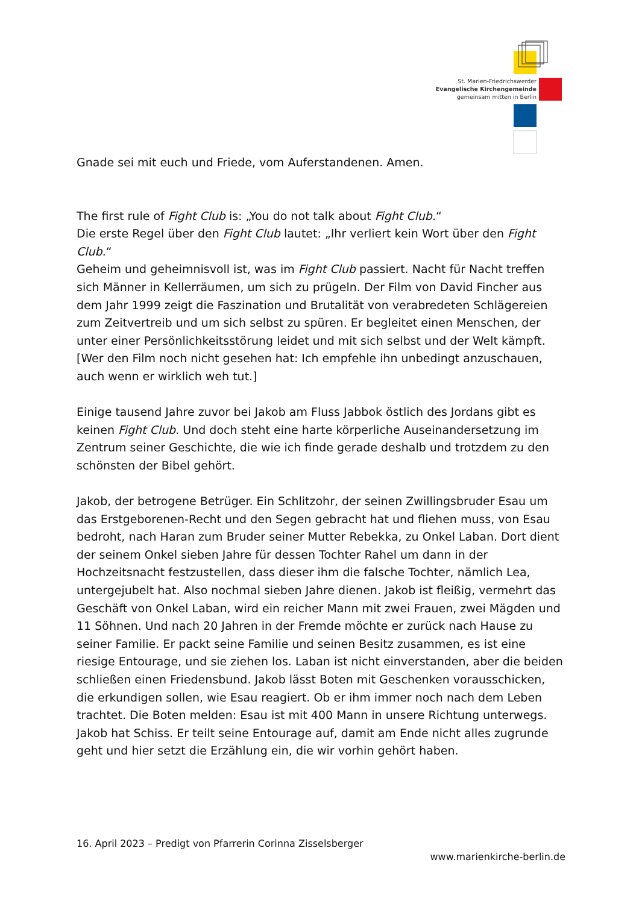St. Marien-Friedrichswerder
Evangelische Kirchengemeinde
gemeinsam mitten in Berlin
Gnade sei mit euch und Friede, vom Auferstandenen. Amen.
The first rule of Fight Club is: „You do not talk about Fight Club.“
Die erste Regel über den Fight Club lautet: „Ihr verliert kein Wort über den Fight Club.“
Geheim und geheimnisvoll ist, was im Fight Club passiert. Nacht für Nacht treffen sich Männer in Kellerräumen, um sich zu prügeln. Der Film von David Fincher aus dem Jahr 1999 zeigt die Faszination und Brutalität von verabredeten Schlägereien zum Zeitvertreib und um sich selbst zu spüren. Er begleitet einen Menschen, der unter einer Persönlichkeitsstörung leidet und mit sich selbst und der Welt kämpft. [Wer den Film noch nicht gesehen hat: Ich empfehle ihn unbedingt anzuschauen, auch wenn er wirklich weh tut.]
Einige tausend Jahre zuvor bei Jakob am Fluss Jabbok östlich des Jordans gibt es keinen Fight Club. Und doch steht eine harte körperliche Auseinandersetzung im Zentrum seiner Geschichte, die wie ich finde gerade deshalb und trotzdem zu den schönsten der Bibel gehört.
Jakob, der betrogene Betrüger. Ein Schlitzohr, der seinen Zwillingsbruder Esau um das Erstgeborenen-Recht und den Segen gebracht hat und fliehen muss, von Esau bedroht, nach Haran zum Bruder seiner Mutter Rebekka, zu Onkel Laban. Dort dient der seinem Onkel sieben Jahre für dessen Tochter Rahel um dann in der Hochzeitsnacht festzustellen, dass dieser ihm die falsche Tochter, nämlich Lea, untergejubelt hat. Also nochmal sieben Jahre dienen. Jakob ist fleißig, vermehrt das Geschäft von Onkel Laban, wird ein reicher Mann mit zwei Frauen, zwei Mägden und 11 Söhnen. Und nach 20 Jahren in der Fremde möchte er zurück nach Hause zu seiner Familie. Er packt seine Familie und seinen Besitz zusammen, es ist eine riesige Entourage, und sie ziehen los. Laban ist nicht einverstanden, aber die beiden schließen einen Friedensbund. Jakob lässt Boten mit Geschenken vorausschicken, die erkundigen sollen, wie Esau reagiert. Ob er ihm immer noch nach dem Leben trachtet. Die Boten melden: Esau ist mit 400 Mann in unsere Richtung unterwegs. Jakob hat Schiss. Er teilt seine Entourage auf, damit am Ende nicht alles zugrunde geht und hier setzt die Erzählung ein, die wir vorhin gehört haben.
16. April 2023 – Predigt von Pfarrerin Corinna Zisselsberger
www.marienkirche-berlin.de